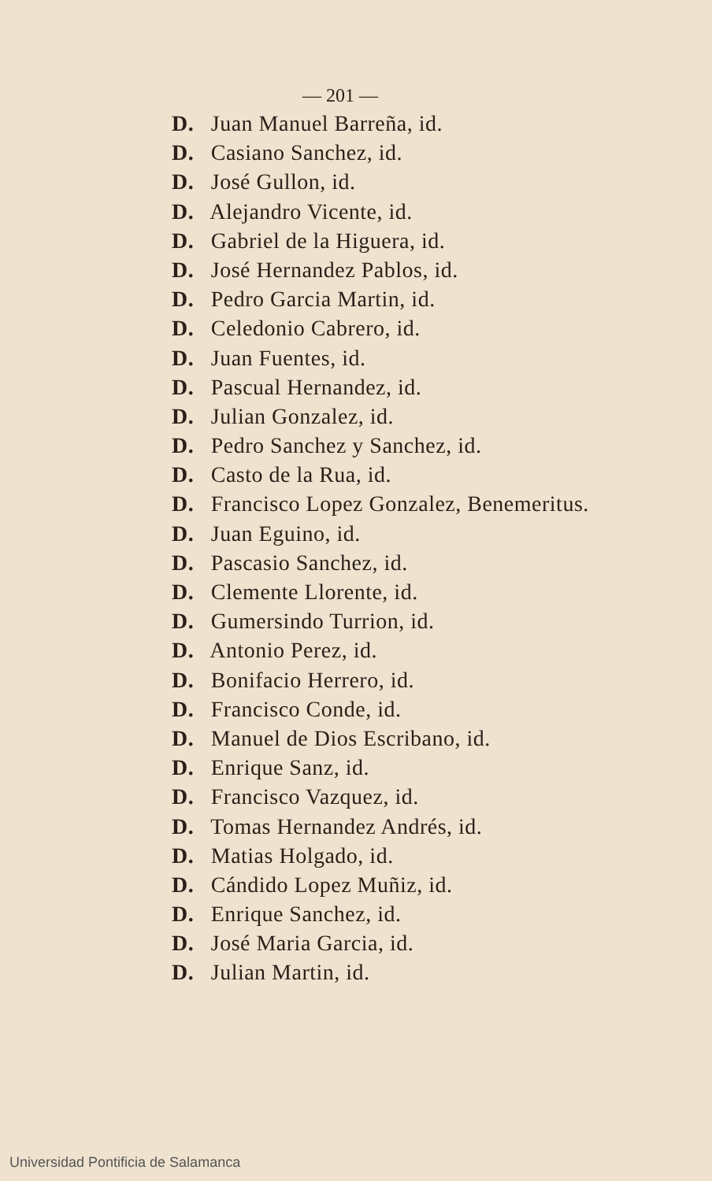— 201 —
D. Juan Manuel Barreña, id.
D. Casiano Sanchez, id.
D. José Gullon, id.
D. Alejandro Vicente, id.
D. Gabriel de la Higuera, id.
D. José Hernandez Pablos, id.
D. Pedro Garcia Martin, id.
D. Celedonio Cabrero, id.
D. Juan Fuentes, id.
D. Pascual Hernandez, id.
D. Julian Gonzalez, id.
D. Pedro Sanchez y Sanchez, id.
D. Casto de la Rua, id.
D. Francisco Lopez Gonzalez, Benemeritus.
D. Juan Eguino, id.
D. Pascasio Sanchez, id.
D. Clemente Llorente, id.
D. Gumersindo Turrion, id.
D. Antonio Perez, id.
D. Bonifacio Herrero, id.
D. Francisco Conde, id.
D. Manuel de Dios Escribano, id.
D. Enrique Sanz, id.
D. Francisco Vazquez, id.
D. Tomas Hernandez Andrés, id.
D. Matias Holgado, id.
D. Cándido Lopez Muñiz, id.
D. Enrique Sanchez, id.
D. José Maria Garcia, id.
D. Julian Martin, id.
Universidad Pontificia de Salamanca